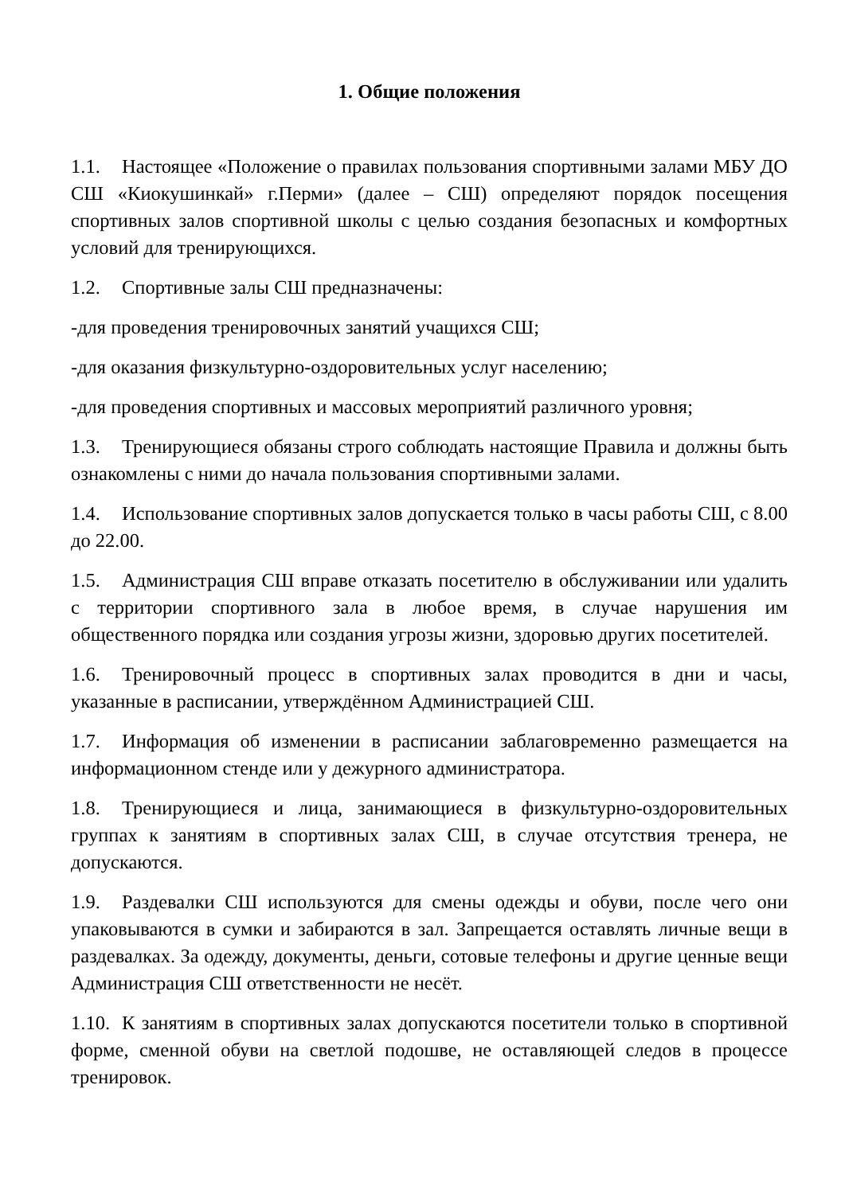1. Общие положения
1.1. Настоящее «Положение о правилах пользования спортивными залами МБУ ДО СШ «Киокушинкай» г.Перми» (далее – СШ) определяют порядок посещения спортивных залов спортивной школы с целью создания безопасных и комфортных условий для тренирующихся.
1.2. Спортивные залы СШ предназначены:
-для проведения тренировочных занятий учащихся СШ;
-для оказания физкультурно-оздоровительных услуг населению;
-для проведения спортивных и массовых мероприятий различного уровня;
1.3. Тренирующиеся обязаны строго соблюдать настоящие Правила и должны быть ознакомлены с ними до начала пользования спортивными залами.
1.4. Использование спортивных залов допускается только в часы работы СШ, с 8.00 до 22.00.
1.5. Администрация СШ вправе отказать посетителю в обслуживании или удалить с территории спортивного зала в любое время, в случае нарушения им общественного порядка или создания угрозы жизни, здоровью других посетителей.
1.6. Тренировочный процесс в спортивных залах проводится в дни и часы, указанные в расписании, утверждённом Администрацией СШ.
1.7. Информация об изменении в расписании заблаговременно размещается на информационном стенде или у дежурного администратора.
1.8. Тренирующиеся и лица, занимающиеся в физкультурно-оздоровительных группах к занятиям в спортивных залах СШ, в случае отсутствия тренера, не допускаются.
1.9. Раздевалки СШ используются для смены одежды и обуви, после чего они упаковываются в сумки и забираются в зал. Запрещается оставлять личные вещи в раздевалках. За одежду, документы, деньги, сотовые телефоны и другие ценные вещи Администрация СШ ответственности не несёт.
1.10. К занятиям в спортивных залах допускаются посетители только в спортивной форме, сменной обуви на светлой подошве, не оставляющей следов в процессе тренировок.